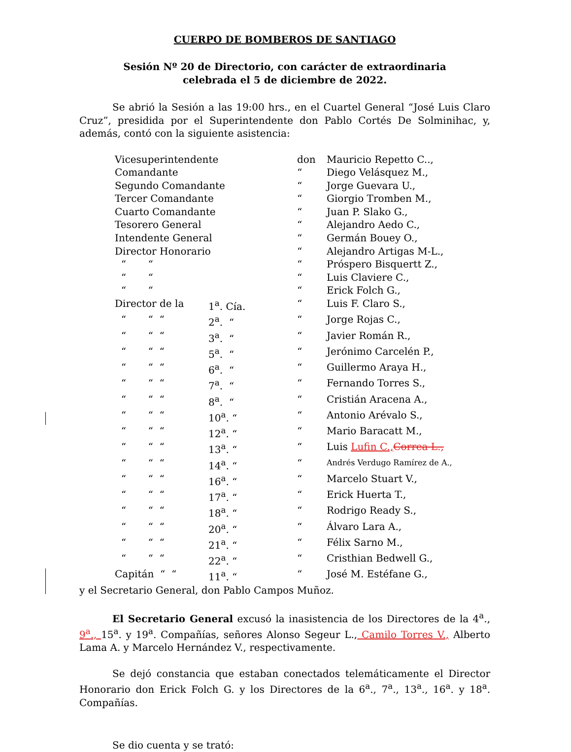CUERPO DE BOMBEROS DE SANTIAGO
Sesión Nº 20 de Directorio, con carácter de extraordinaria
celebrada el 5 de diciembre de 2022.
Se abrió la Sesión a las 19:00 hrs., en el Cuartel General “José Luis Claro Cruz”, presidida por el Superintendente don Pablo Cortés De Solminihac, y, además, contó con la siguiente asistencia:
| Vicesuperintendente | | don | Mauricio Repetto C.., |
| Comandante | | “ | Diego Velásquez M., |
| Segundo Comandante | | “ | Jorge Guevara U., |
| Tercer Comandante | | “ | Giorgio Tromben M., |
| Cuarto Comandante | | “ | Juan P. Slako G., |
| Tesorero General | | “ | Alejandro Aedo C., |
| Intendente General | | “ | Germán Bouey O., |
| Director Honorario | | “ | Alejandro Artigas M-L., |
| “ “ | | “ | Próspero Bisquertt Z., |
| “ “ | | “ | Luis Claviere C., |
| “ “ | | “ | Erick Folch G., |
| Director de la | 1<sup>a</sup>. Cía. | “ | Luis F. Claro S., |
| “ “ “ | 2<sup>a</sup>. “ | “ | Jorge Rojas C., |
| “ “ “ | 3<sup>a</sup>. “ | “ | Javier Román R., |
| “ “ “ | 5<sup>a</sup>. “ | “ | Jerónimo Carcelén P., |
| “ “ “ | 6<sup>a</sup>. “ | “ | Guillermo Araya H., |
| “ “ “ | 7<sup>a</sup>. “ | “ | Fernando Torres S., |
| “ “ “ | 8<sup>a</sup>. “ | “ | Cristián Aracena A., |
| “ “ “ | 10<sup>a</sup>. “ | “ | Antonio Arévalo S., |
| “ “ “ | 12<sup>a</sup>. “ | “ | Mario Baracatt M., |
| “ “ “ | 13<sup>a</sup>. “ | “ | Luis Lufin C., Correa L., |
| “ “ “ | 14<sup>a</sup>. “ | “ | Andrés Verdugo Ramírez de A., |
| “ “ “ | 16<sup>a</sup>. “ | “ | Marcelo Stuart V., |
| “ “ “ | 17<sup>a</sup>. “ | “ | Erick Huerta T., |
| “ “ “ | 18<sup>a</sup>. “ | “ | Rodrigo Ready S., |
| “ “ “ | 20<sup>a</sup>. “ | “ | Álvaro Lara A., |
| “ “ “ | 21<sup>a</sup>. “ | “ | Félix Sarno M., |
| “ “ “ | 22<sup>a</sup>. “ | “ | Cristhian Bedwell G., |
| Capitán “ “ | 11<sup>a</sup>. “ | “ | José M. Estéfane G., |
y el Secretario General, don Pablo Campos Muñoz.
El Secretario General excusó la inasistencia de los Directores de la 4<sup>a</sup>., 9<sup>a</sup>., 15<sup>a</sup>. y 19<sup>a</sup>. Compañías, señores Alonso Segeur L., Camilo Torres V., Alberto Lama A. y Marcelo Hernández V., respectivamente.
Se dejó constancia que estaban conectados telemáticamente el Director Honorario don Erick Folch G. y los Directores de la 6<sup>a</sup>., 7<sup>a</sup>., 13<sup>a</sup>., 16<sup>a</sup>. y 18<sup>a</sup>. Compañías.
Se dio cuenta y se trató: